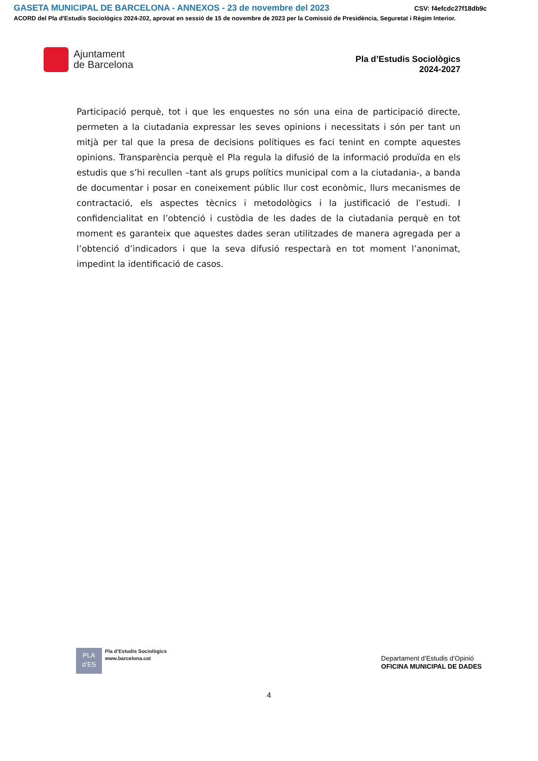GASETA MUNICIPAL DE BARCELONA - ANNEXOS - 23 de novembre del 2023 CSV: f4efcdc27f18db9c
ACORD del Pla d'Estudis Sociològics 2024-202, aprovat en sessió de 15 de novembre de 2023 per la Comissió de Presidència, Seguretat i Règim Interior.
Ajuntament
de Barcelona
Pla d’Estudis Sociològics
2024-2027
Participació perquè, tot i que les enquestes no són una eina de participació directe, permeten a la ciutadania expressar les seves opinions i necessitats i són per tant un mitjà per tal que la presa de decisions polítiques es faci tenint en compte aquestes opinions. Transparència perquè el Pla regula la difusió de la informació produïda en els estudis que s’hi recullen –tant als grups polítics municipal com a la ciutadania-, a banda de documentar i posar en coneixement públic llur cost econòmic, llurs mecanismes de contractació, els aspectes tècnics i metodològics i la justificació de l’estudi. I confidencialitat en l’obtenció i custòdia de les dades de la ciutadania perquè en tot moment es garanteix que aquestes dades seran utilitzades de manera agregada per a l’obtenció d’indicadors i que la seva difusió respectarà en tot moment l’anonimat, impedint la identificació de casos.
PLA
d’ES
Pla d’Estudis Sociològics
www.barcelona.cat
Departament d’Estudis d’Opinió
OFICINA MUNICIPAL DE DADES
4